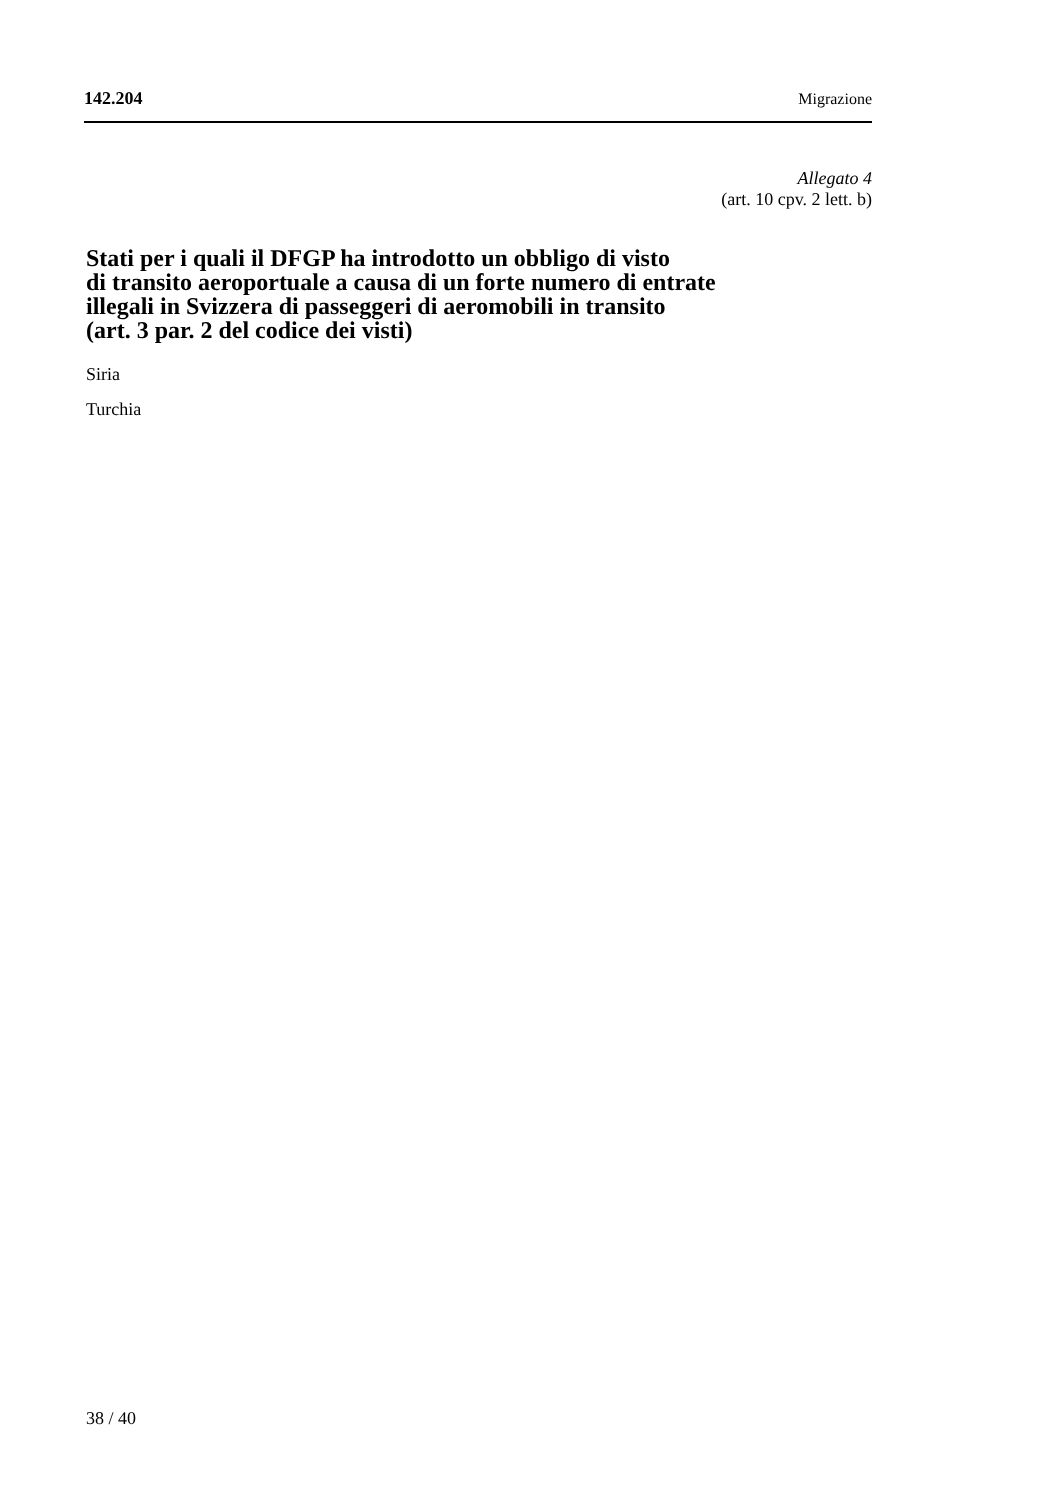142.204 Migrazione
Allegato 4
(art. 10 cpv. 2 lett. b)
Stati per i quali il DFGP ha introdotto un obbligo di visto
di transito aeroportuale a causa di un forte numero di entrate
illegali in Svizzera di passeggeri di aeromobili in transito
(art. 3 par. 2 del codice dei visti)
Siria
Turchia
38 / 40